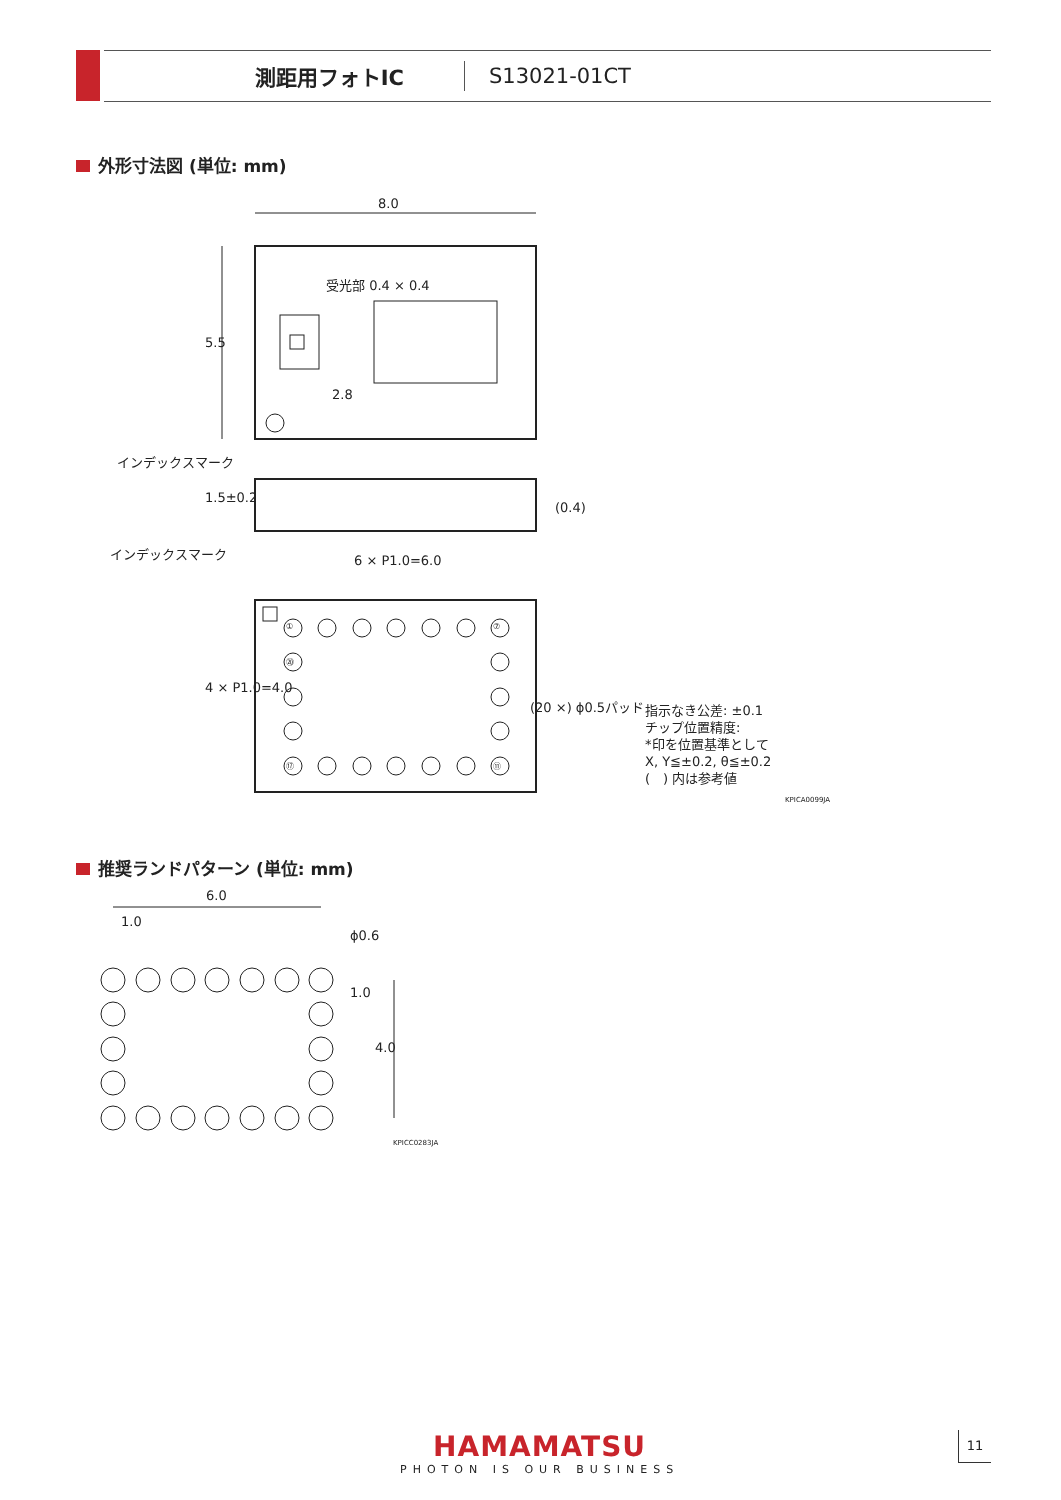測距用フォトIC S13021-01CT
外形寸法図 (単位: mm)
8.0
受光部 0.4 × 0.4
5.5
2.8
インデックスマーク
1.5±0.2
(0.4)
インデックスマーク
6 × P1.0=6.0
4 × P1.0=4.0
① ⑦
⑳
⑰ ⑪
(20 ×) ϕ0.5パッド
指示なき公差: ±0.1
チップ位置精度:
*印を位置基準として
X, Y≦±0.2, θ≦±0.2
(　) 内は参考値
KPICA0099JA
推奨ランドパターン (単位: mm)
6.0
1.0
ϕ0.6
1.0
4.0
KPICC0283JA
HAMAMATSU
PHOTON IS OUR BUSINESS
11